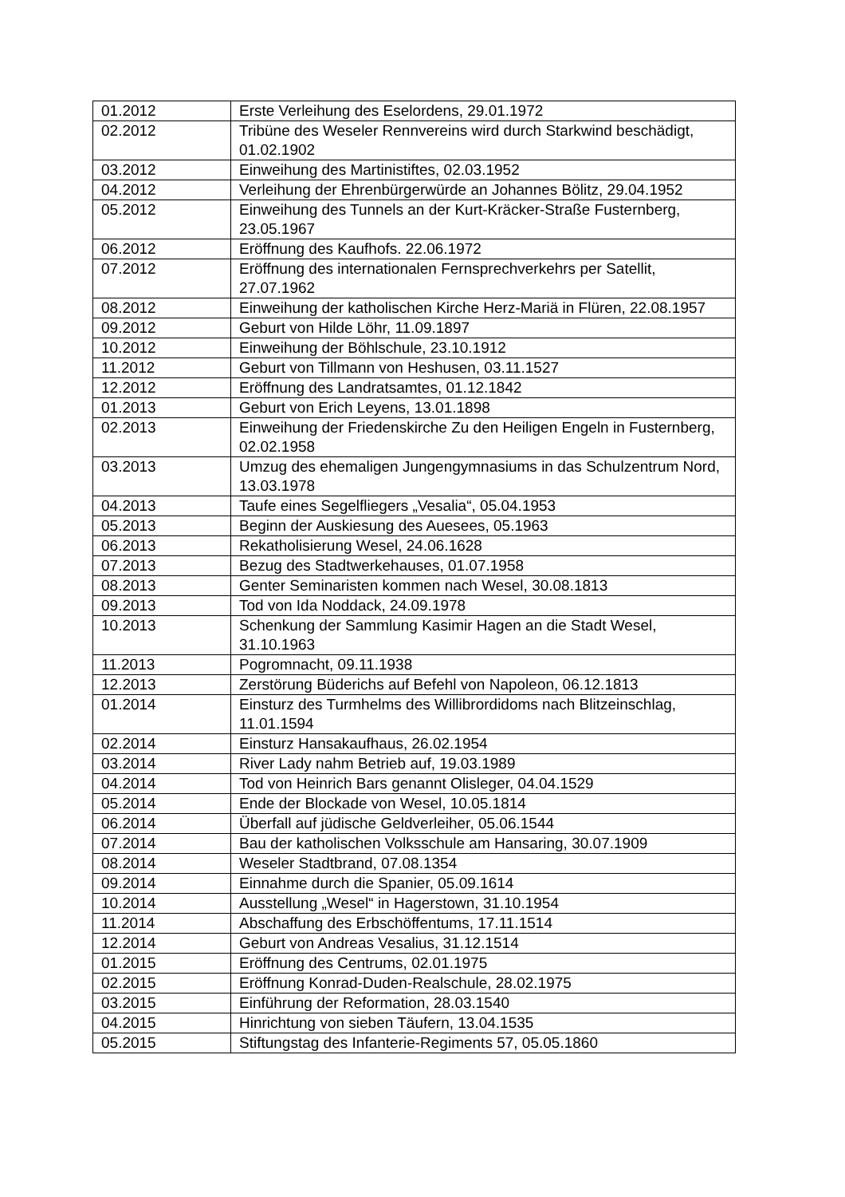| 01.2012 | Erste Verleihung des Eselordens, 29.01.1972 |
| 02.2012 | Tribüne des Weseler Rennvereins wird durch Starkwind beschädigt, 01.02.1902 |
| 03.2012 | Einweihung des Martinistiftes, 02.03.1952 |
| 04.2012 | Verleihung der Ehrenbürgerwürde an Johannes Bölitz, 29.04.1952 |
| 05.2012 | Einweihung des Tunnels an der Kurt-Kräcker-Straße Fusternberg, 23.05.1967 |
| 06.2012 | Eröffnung des Kaufhofs. 22.06.1972 |
| 07.2012 | Eröffnung des internationalen Fernsprechverkehrs per Satellit, 27.07.1962 |
| 08.2012 | Einweihung der katholischen Kirche Herz-Mariä in Flüren, 22.08.1957 |
| 09.2012 | Geburt von Hilde Löhr, 11.09.1897 |
| 10.2012 | Einweihung der Böhlschule, 23.10.1912 |
| 11.2012 | Geburt von Tillmann von Heshusen, 03.11.1527 |
| 12.2012 | Eröffnung des Landratsamtes, 01.12.1842 |
| 01.2013 | Geburt von Erich Leyens, 13.01.1898 |
| 02.2013 | Einweihung der Friedenskirche Zu den Heiligen Engeln in Fusternberg, 02.02.1958 |
| 03.2013 | Umzug des ehemaligen Jungengymnasiums in das Schulzentrum Nord, 13.03.1978 |
| 04.2013 | Taufe eines Segelfliegers „Vesalia“, 05.04.1953 |
| 05.2013 | Beginn der Auskiesung des Auesees, 05.1963 |
| 06.2013 | Rekatholisierung Wesel, 24.06.1628 |
| 07.2013 | Bezug des Stadtwerkehauses, 01.07.1958 |
| 08.2013 | Genter Seminaristen kommen nach Wesel, 30.08.1813 |
| 09.2013 | Tod von Ida Noddack, 24.09.1978 |
| 10.2013 | Schenkung der Sammlung Kasimir Hagen an die Stadt Wesel, 31.10.1963 |
| 11.2013 | Pogromnacht, 09.11.1938 |
| 12.2013 | Zerstörung Büderichs auf Befehl von Napoleon, 06.12.1813 |
| 01.2014 | Einsturz des Turmhelms des Willibrordidoms nach Blitzeinschlag, 11.01.1594 |
| 02.2014 | Einsturz Hansakaufhaus, 26.02.1954 |
| 03.2014 | River Lady nahm Betrieb auf, 19.03.1989 |
| 04.2014 | Tod von Heinrich Bars genannt Olisleger, 04.04.1529 |
| 05.2014 | Ende der Blockade von Wesel, 10.05.1814 |
| 06.2014 | Überfall auf jüdische Geldverleiher, 05.06.1544 |
| 07.2014 | Bau der katholischen Volksschule am Hansaring, 30.07.1909 |
| 08.2014 | Weseler Stadtbrand, 07.08.1354 |
| 09.2014 | Einnahme durch die Spanier, 05.09.1614 |
| 10.2014 | Ausstellung „Wesel“ in Hagerstown, 31.10.1954 |
| 11.2014 | Abschaffung des Erbschöffentums, 17.11.1514 |
| 12.2014 | Geburt von Andreas Vesalius, 31.12.1514 |
| 01.2015 | Eröffnung des Centrums, 02.01.1975 |
| 02.2015 | Eröffnung Konrad-Duden-Realschule, 28.02.1975 |
| 03.2015 | Einführung der Reformation, 28.03.1540 |
| 04.2015 | Hinrichtung von sieben Täufern, 13.04.1535 |
| 05.2015 | Stiftungstag des Infanterie-Regiments 57, 05.05.1860 |